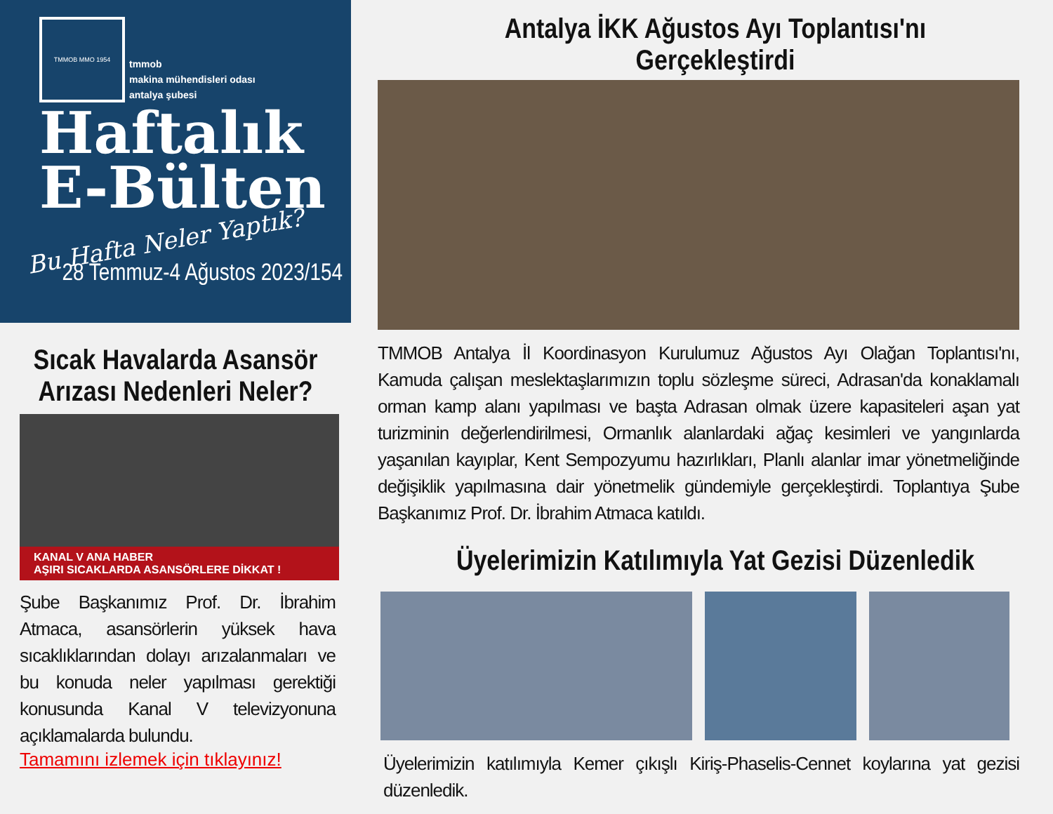TMMOB MMO 1954
tmmob
makina mühendisleri odası
antalya şubesi
Haftalık
E-Bülten
Bu Hafta Neler Yaptık?
28 Temmuz-4 Ağustos 2023/154
Sıcak Havalarda Asansör
Arızası Nedenleri Neler?
KANAL V ANA HABER
AŞIRI SICAKLARDA ASANSÖRLERE DİKKAT !
Şube Başkanımız Prof. Dr. İbrahim Atmaca, asansörlerin yüksek hava sıcaklıklarından dolayı arızalanmaları ve bu konuda neler yapılması gerektiği konusunda Kanal V televizyonuna açıklamalarda bulundu.
Tamamını izlemek için tıklayınız!
Antalya İKK Ağustos Ayı Toplantısı'nı Gerçekleştirdi
TMMOB Antalya İl Koordinasyon Kurulumuz Ağustos Ayı Olağan Toplantısı'nı, Kamuda çalışan meslektaşlarımızın toplu sözleşme süreci, Adrasan'da konaklamalı orman kamp alanı yapılması ve başta Adrasan olmak üzere kapasiteleri aşan yat turizminin değerlendirilmesi, Ormanlık alanlardaki ağaç kesimleri ve yangınlarda yaşanılan kayıplar, Kent Sempozyumu hazırlıkları, Planlı alanlar imar yönetmeliğinde değişiklik yapılmasına dair yönetmelik gündemiyle gerçekleştirdi. Toplantıya Şube Başkanımız Prof. Dr. İbrahim Atmaca katıldı.
Üyelerimizin Katılımıyla Yat Gezisi Düzenledik
Üyelerimizin katılımıyla Kemer çıkışlı Kiriş-Phaselis-Cennet koylarına yat gezisi düzenledik.